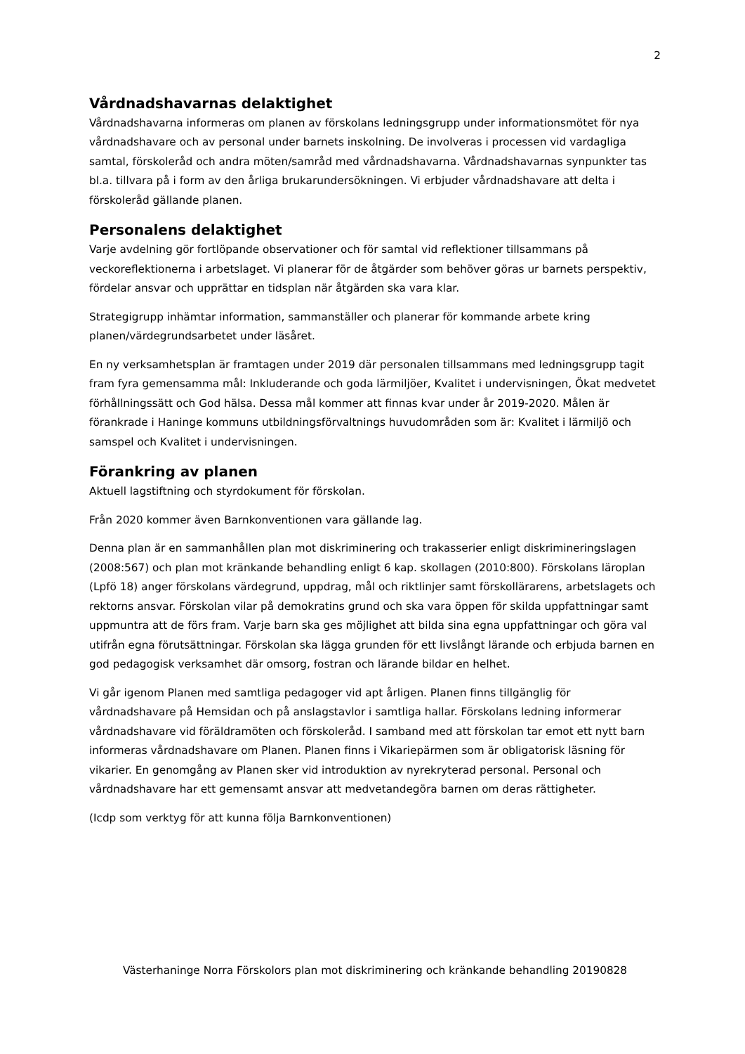2
Vårdnadshavarnas delaktighet
Vårdnadshavarna informeras om planen av förskolans ledningsgrupp under informationsmötet för nya vårdnadshavare och av personal under barnets inskolning. De involveras i processen vid vardagliga samtal, förskoleråd och andra möten/samråd med vårdnadshavarna. Vårdnadshavarnas synpunkter tas bl.a. tillvara på i form av den årliga brukarundersökningen. Vi erbjuder vårdnadshavare att delta i förskoleråd gällande planen.
Personalens delaktighet
Varje avdelning gör fortlöpande observationer och för samtal vid reflektioner tillsammans på veckoreflektionerna i arbetslaget. Vi planerar för de åtgärder som behöver göras ur barnets perspektiv, fördelar ansvar och upprättar en tidsplan när åtgärden ska vara klar.
Strategigrupp inhämtar information, sammanställer och planerar för kommande arbete kring planen/värdegrundsarbetet under läsåret.
En ny verksamhetsplan är framtagen under 2019 där personalen tillsammans med ledningsgrupp tagit fram fyra gemensamma mål: Inkluderande och goda lärmiljöer, Kvalitet i undervisningen, Ökat medvetet förhållningssätt och God hälsa. Dessa mål kommer att finnas kvar under år 2019-2020. Målen är förankrade i Haninge kommuns utbildningsförvaltnings huvudområden som är: Kvalitet i lärmiljö och samspel och Kvalitet i undervisningen.
Förankring av planen
Aktuell lagstiftning och styrdokument för förskolan.
Från 2020 kommer även Barnkonventionen vara gällande lag.
Denna plan är en sammanhållen plan mot diskriminering och trakasserier enligt diskrimineringslagen (2008:567) och plan mot kränkande behandling enligt 6 kap. skollagen (2010:800). Förskolans läroplan (Lpfö 18) anger förskolans värdegrund, uppdrag, mål och riktlinjer samt förskollärarens, arbetslagets och rektorns ansvar. Förskolan vilar på demokratins grund och ska vara öppen för skilda uppfattningar samt uppmuntra att de förs fram. Varje barn ska ges möjlighet att bilda sina egna uppfattningar och göra val utifrån egna förutsättningar. Förskolan ska lägga grunden för ett livslångt lärande och erbjuda barnen en god pedagogisk verksamhet där omsorg, fostran och lärande bildar en helhet.
Vi går igenom Planen med samtliga pedagoger vid apt årligen. Planen finns tillgänglig för vårdnadshavare på Hemsidan och på anslagstavlor i samtliga hallar. Förskolans ledning informerar vårdnadshavare vid föräldramöten och förskoleråd. I samband med att förskolan tar emot ett nytt barn informeras vårdnadshavare om Planen. Planen finns i Vikariepärmen som är obligatorisk läsning för vikarier. En genomgång av Planen sker vid introduktion av nyrekryterad personal. Personal och vårdnadshavare har ett gemensamt ansvar att medvetandegöra barnen om deras rättigheter.
(Icdp som verktyg för att kunna följa Barnkonventionen)
Västerhaninge Norra Förskolors plan mot diskriminering och kränkande behandling 20190828